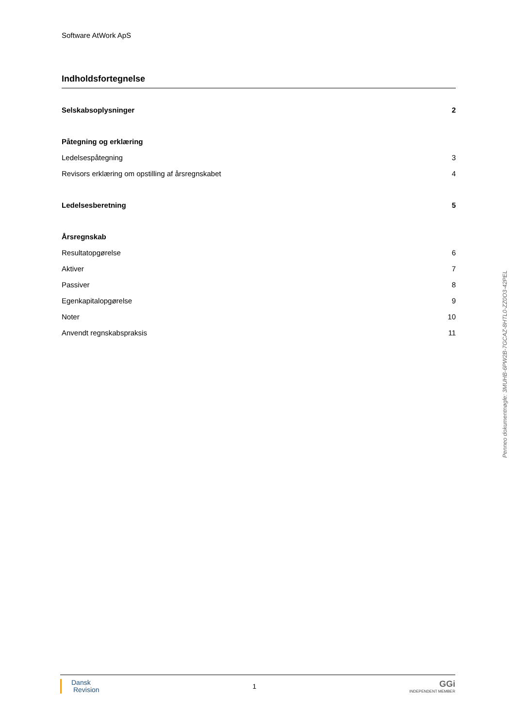Software AtWork ApS
Indholdsfortegnelse
Selskabsoplysninger 2
Påtegning og erklæring
Ledelsespåtegning 3
Revisors erklæring om opstilling af årsregnskabet 4
Ledelsesberetning 5
Årsregnskab
Resultatopgørelse 6
Aktiver 7
Passiver 8
Egenkapitalopgørelse 9
Noter 10
Anvendt regnskabspraksis 11
Penneo dokumentnøgle: 3MUHB-6PW2B-7GCAZ-8HTL0-ZZ0O3-42PEL
Dansk
Revision
1
GGi
INDEPENDENT MEMBER